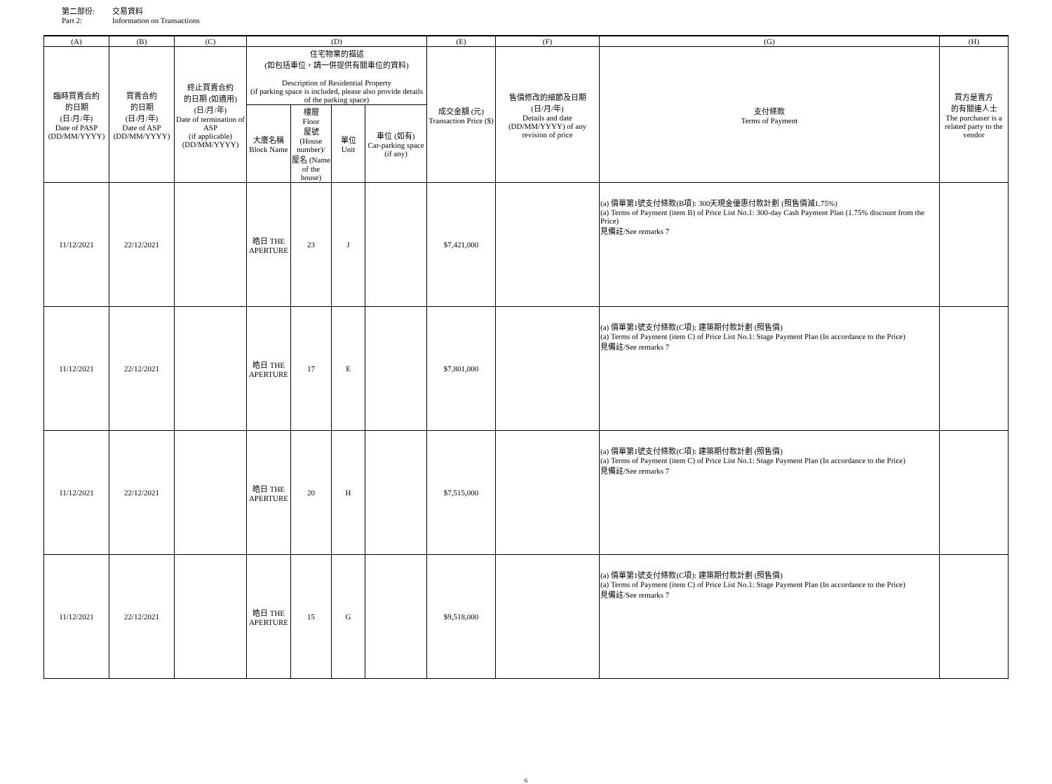第二部份: 交易資料
Part 2: Information on Transactions
| (A) | (B) | (C) | (D) | | | | (E) | (F) | (G) | (H) |
| --- | --- | --- | --- | --- | --- | --- | --- | --- | --- | --- |
| 臨時買賣合約 的日期 (日/月/年) Date of PASP (DD/MM/YYYY) | 買賣合約 的日期 (日/月/年) Date of ASP (DD/MM/YYYY) | 終止買賣合約 的日期 (如適用) (日/月/年) Date of termination of ASP (if applicable) (DD/MM/YYYY) | 住宅物業的描述 (如包括車位，請一併提供有關車位的資料) Description of Residential Property (if parking space is included, please also provide details of the parking space) | | | | 成交金額 (元) Transaction Price ($) | 售價修改的細節及日期 (日/月/年) Details and date (DD/MM/YYYY) of any revision of price | 支付條款 Terms of Payment | 買方是賣方 的有關連人士 The purchaser is a related party to the vendor |
| | | | 大廈名稱 Block Name | 樓層 Floor 屋號 (House number)/ 屋名 (Name of the house) | 單位 Unit | 車位 (如有) Car-parking space (if any) | | | | |
| 11/12/2021 | 22/12/2021 | | 皓日 THE APERTURE | 23 | J | | $7,421,000 | | (a) 價單第1號支付條款(B項): 300天現金優惠付款計劃 (照售價減1.75%) (a) Terms of Payment (item B) of Price List No.1: 300-day Cash Payment Plan (1.75% discount from the Price) 見備註/See remarks 7 | |
| 11/12/2021 | 22/12/2021 | | 皓日 THE APERTURE | 17 | E | | $7,801,000 | | (a) 價單第1號支付條款(C項): 建築期付款計劃 (照售價) (a) Terms of Payment (item C) of Price List No.1: Stage Payment Plan (In accordance to the Price) 見備註/See remarks 7 | |
| 11/12/2021 | 22/12/2021 | | 皓日 THE APERTURE | 20 | H | | $7,515,000 | | (a) 價單第1號支付條款(C項): 建築期付款計劃 (照售價) (a) Terms of Payment (item C) of Price List No.1: Stage Payment Plan (In accordance to the Price) 見備註/See remarks 7 | |
| 11/12/2021 | 22/12/2021 | | 皓日 THE APERTURE | 15 | G | | $9,518,000 | | (a) 價單第1號支付條款(C項): 建築期付款計劃 (照售價) (a) Terms of Payment (item C) of Price List No.1: Stage Payment Plan (In accordance to the Price) 見備註/See remarks 7 | |
6